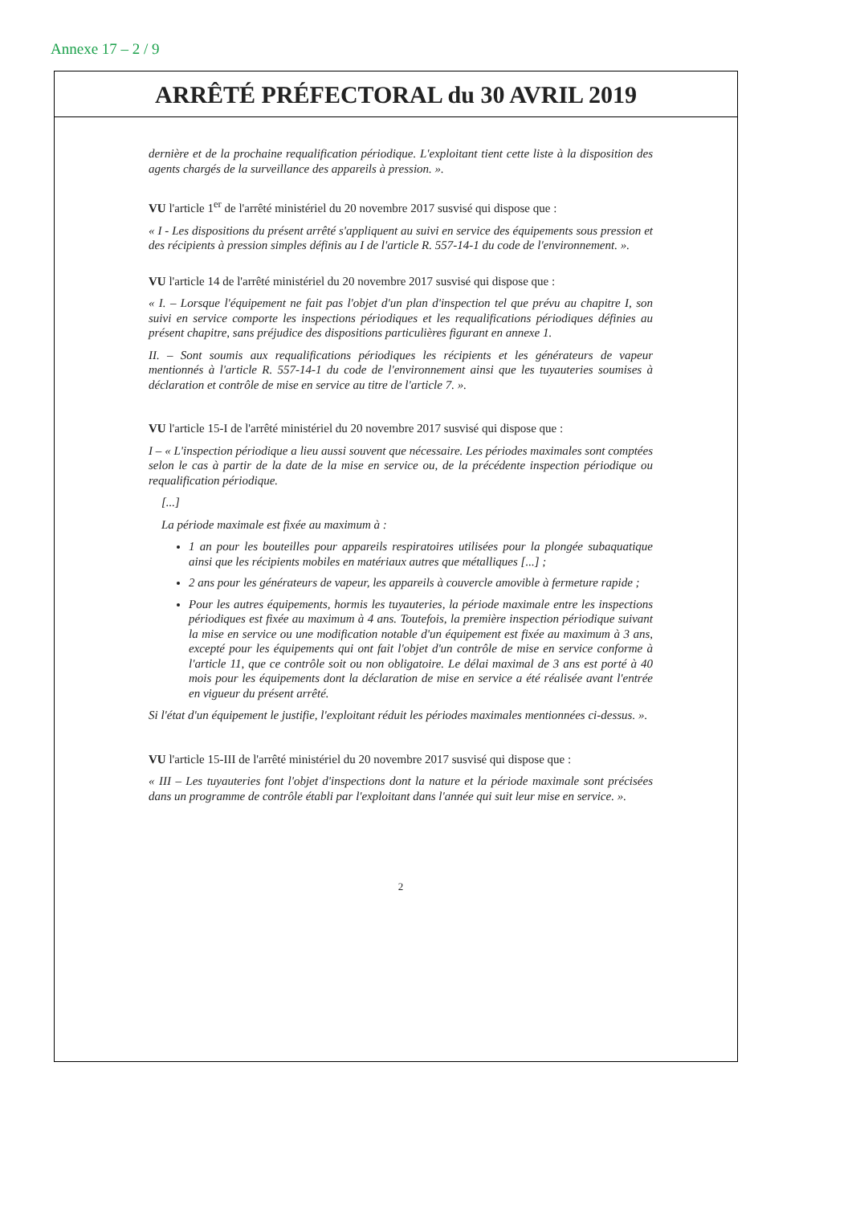Annexe 17 – 2 / 9
ARRÊTÉ PRÉFECTORAL du 30 AVRIL 2019
dernière et de la prochaine requalification périodique. L'exploitant tient cette liste à la disposition des agents chargés de la surveillance des appareils à pression. ».
VU l'article 1<sup>er</sup> de l'arrêté ministériel du 20 novembre 2017 susvisé qui dispose que :
« I - Les dispositions du présent arrêté s'appliquent au suivi en service des équipements sous pression et des récipients à pression simples définis au I de l'article R. 557-14-1 du code de l'environnement. ».
VU l'article 14 de l'arrêté ministériel du 20 novembre 2017 susvisé qui dispose que :
« I. – Lorsque l'équipement ne fait pas l'objet d'un plan d'inspection tel que prévu au chapitre I, son suivi en service comporte les inspections périodiques et les requalifications périodiques définies au présent chapitre, sans préjudice des dispositions particulières figurant en annexe 1.
II. – Sont soumis aux requalifications périodiques les récipients et les générateurs de vapeur mentionnés à l'article R. 557-14-1 du code de l'environnement ainsi que les tuyauteries soumises à déclaration et contrôle de mise en service au titre de l'article 7. ».
VU l'article 15-I de l'arrêté ministériel du 20 novembre 2017 susvisé qui dispose que :
I – « L'inspection périodique a lieu aussi souvent que nécessaire. Les périodes maximales sont comptées selon le cas à partir de la date de la mise en service ou, de la précédente inspection périodique ou requalification périodique.
[...]
La période maximale est fixée au maximum à :
1 an pour les bouteilles pour appareils respiratoires utilisées pour la plongée subaquatique ainsi que les récipients mobiles en matériaux autres que métalliques [...] ;
2 ans pour les générateurs de vapeur, les appareils à couvercle amovible à fermeture rapide ;
Pour les autres équipements, hormis les tuyauteries, la période maximale entre les inspections périodiques est fixée au maximum à 4 ans. Toutefois, la première inspection périodique suivant la mise en service ou une modification notable d'un équipement est fixée au maximum à 3 ans, excepté pour les équipements qui ont fait l'objet d'un contrôle de mise en service conforme à l'article 11, que ce contrôle soit ou non obligatoire. Le délai maximal de 3 ans est porté à 40 mois pour les équipements dont la déclaration de mise en service a été réalisée avant l'entrée en vigueur du présent arrêté.
Si l'état d'un équipement le justifie, l'exploitant réduit les périodes maximales mentionnées ci-dessus. ».
VU l'article 15-III de l'arrêté ministériel du 20 novembre 2017 susvisé qui dispose que :
« III – Les tuyauteries font l'objet d'inspections dont la nature et la période maximale sont précisées dans un programme de contrôle établi par l'exploitant dans l'année qui suit leur mise en service. ».
2